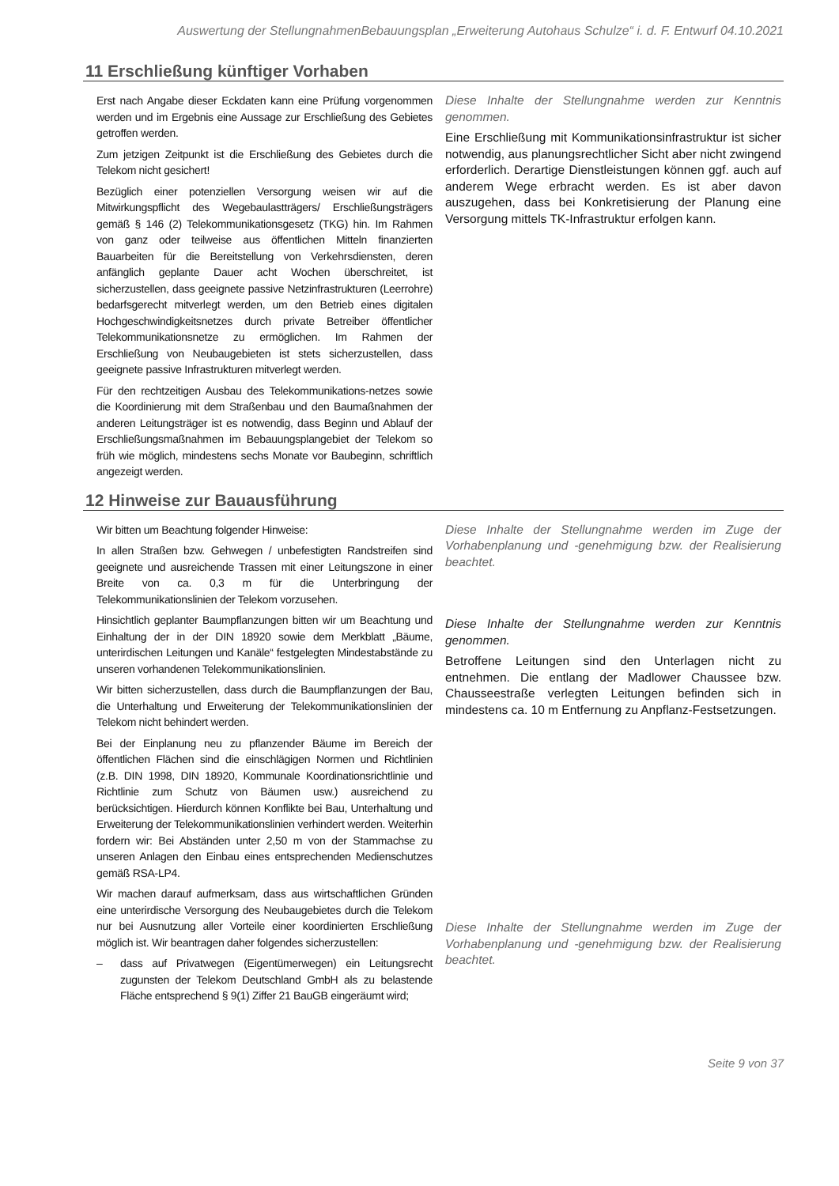Auswertung der StellungnahmenBebauungsplan „Erweiterung Autohaus Schulze“ i. d. F. Entwurf 04.10.2021
11 Erschließung künftiger Vorhaben
Erst nach Angabe dieser Eckdaten kann eine Prüfung vorgenommen werden und im Ergebnis eine Aussage zur Erschließung des Gebietes getroffen werden.
Zum jetzigen Zeitpunkt ist die Erschließung des Gebietes durch die Telekom nicht gesichert!
Bezüglich einer potenziellen Versorgung weisen wir auf die Mitwirkungspflicht des Wegebaulastträgers/ Erschließungsträgers gemäß § 146 (2) Telekommunikationsgesetz (TKG) hin. Im Rahmen von ganz oder teilweise aus öffentlichen Mitteln finanzierten Bauarbeiten für die Bereitstellung von Verkehrsdiensten, deren anfänglich geplante Dauer acht Wochen überschreitet, ist sicherzustellen, dass geeignete passive Netzinfrastrukturen (Leerrohre) bedarfsgerecht mitverlegt werden, um den Betrieb eines digitalen Hochgeschwindigkeitsnetzes durch private Betreiber öffentlicher Telekommunikationsnetze zu ermöglichen. Im Rahmen der Erschließung von Neubaugebieten ist stets sicherzustellen, dass geeignete passive Infrastrukturen mitverlegt werden.
Für den rechtzeitigen Ausbau des Telekommunikations-netzes sowie die Koordinierung mit dem Straßenbau und den Baumaßnahmen der anderen Leitungsträger ist es notwendig, dass Beginn und Ablauf der Erschließungsmaßnahmen im Bebauungsplangebiet der Telekom so früh wie möglich, mindestens sechs Monate vor Baubeginn, schriftlich angezeigt werden.
Diese Inhalte der Stellungnahme werden zur Kenntnis genommen.
Eine Erschließung mit Kommunikationsinfrastruktur ist sicher notwendig, aus planungsrechtlicher Sicht aber nicht zwingend erforderlich. Derartige Dienstleistungen können ggf. auch auf anderem Wege erbracht werden. Es ist aber davon auszugehen, dass bei Konkretisierung der Planung eine Versorgung mittels TK-Infrastruktur erfolgen kann.
12 Hinweise zur Bauausführung
Wir bitten um Beachtung folgender Hinweise:
In allen Straßen bzw. Gehwegen / unbefestigten Randstreifen sind geeignete und ausreichende Trassen mit einer Leitungszone in einer Breite von ca. 0,3 m für die Unterbringung der Telekommunikationslinien der Telekom vorzusehen.
Hinsichtlich geplanter Baumpflanzungen bitten wir um Beachtung und Einhaltung der in der DIN 18920 sowie dem Merkblatt „Bäume, unterirdischen Leitungen und Kanäle“ festgelegten Mindestabstände zu unseren vorhandenen Telekommunikationslinien.
Wir bitten sicherzustellen, dass durch die Baumpflanzungen der Bau, die Unterhaltung und Erweiterung der Telekommunikationslinien der Telekom nicht behindert werden.
Bei der Einplanung neu zu pflanzender Bäume im Bereich der öffentlichen Flächen sind die einschlägigen Normen und Richtlinien (z.B. DIN 1998, DIN 18920, Kommunale Koordinationsrichtlinie und Richtlinie zum Schutz von Bäumen usw.) ausreichend zu berücksichtigen. Hierdurch können Konflikte bei Bau, Unterhaltung und Erweiterung der Telekommunikationslinien verhindert werden. Weiterhin fordern wir: Bei Abständen unter 2,50 m von der Stammachse zu unseren Anlagen den Einbau eines entsprechenden Medienschutzes gemäß RSA-LP4.
Wir machen darauf aufmerksam, dass aus wirtschaftlichen Gründen eine unterirdische Versorgung des Neubaugebietes durch die Telekom nur bei Ausnutzung aller Vorteile einer koordinierten Erschließung möglich ist. Wir beantragen daher folgendes sicherzustellen:
– dass auf Privatwegen (Eigentümerwegen) ein Leitungsrecht zugunsten der Telekom Deutschland GmbH als zu belastende Fläche entsprechend § 9(1) Ziffer 21 BauGB eingeräumt wird;
Diese Inhalte der Stellungnahme werden im Zuge der Vorhabenplanung und -genehmigung bzw. der Realisierung beachtet.
Diese Inhalte der Stellungnahme werden zur Kenntnis genommen.
Betroffene Leitungen sind den Unterlagen nicht zu entnehmen. Die entlang der Madlower Chaussee bzw. Chausseestraße verlegten Leitungen befinden sich in mindestens ca. 10 m Entfernung zu Anpflanz-Festsetzungen.
Diese Inhalte der Stellungnahme werden im Zuge der Vorhabenplanung und -genehmigung bzw. der Realisierung beachtet.
Seite 9 von 37